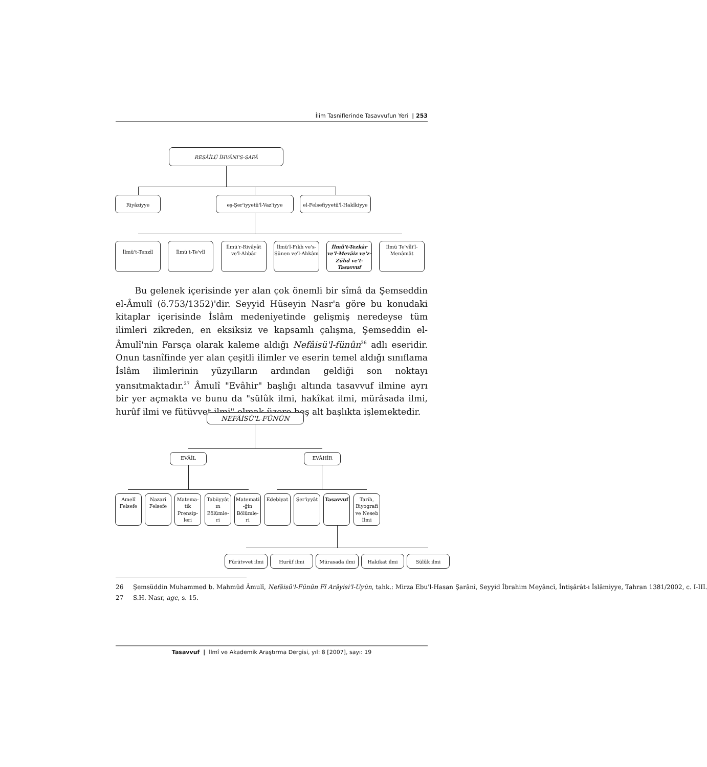İlim Tasniflerinde Tasavvufun Yeri | 253
RESÂİLÜ İHVÂNI'S-SAFÂ
Riyâziyye eş-Şer'iyyetü'l-Vaz'iyye
el-Felsefiyyetü'l-Hakîkiyye
İlmü't-Tenzîl İlmü't-Te'vîl
İlmü'r-Rivâyât ve'l-Ahbâr
İlmü'l-Fıkh ve's-Sünen ve'l-Ahkâm
İlmü't-Tezkâr ve'l-Mevâiz ve'z-Zühd ve't-Tasavvuf
İlmü Te'vîli'l-Menâmât
Bu gelenek içerisinde yer alan çok önemli bir sîmâ da Şemseddin el-Âmulî (ö.753/1352)'dir. Seyyid Hüseyin Nasr'a göre bu konudaki kitaplar içerisinde İslâm medeniyetinde gelişmiş neredeyse tüm ilimleri zikreden, en eksiksiz ve kapsamlı çalışma, Şemseddin el-Âmulî'nin Farsça olarak kaleme aldığı Nefâisü'l-fünûn<sup>26</sup> adlı eseridir. Onun tasnîfinde yer alan çeşitli ilimler ve eserin temel aldığı sınıflama İslâm ilimlerinin yüzyılların ardından geldiği son noktayı yansıtmaktadır.<sup>27</sup> Âmulî "Evâhir" başlığı altında tasavvuf ilmine ayrı bir yer açmakta ve bunu da "sülûk ilmi, hakîkat ilmi, mürâsada ilmi, hurûf ilmi ve fütüvvet ilmi" olmak üzere beş alt başlıkta işlemektedir.
NEFÂİSÜ'L-FÜNÛN
EVÂİL EVÂHİR
Amelî Felsefe
Nazarî Felsefe
Matema-tik Prensip-leri
Tabiiyyât ın Bölümle-ri
Matemati -ğin Bölümle-ri
Edebiyat Şer'iyyât Tasavvuf
Tarih, Biyografi ve Neseb İlmi
Fürütvvet ilmi Hurûf ilmi Mürasada ilmi Hakikat ilmi Sülûk ilmi
26 Şemsüddin Muhammed b. Mahmûd Âmulî, Nefâisü'l-Fünûn Fî Arâyisi'l-Uyûn, tahk.: Mirza Ebu'l-Hasan Şarânî, Seyyid İbrahim Meyâncî, İntişârât-ı İslâmiyye, Tahran 1381/2002, c. I-III.
27 S.H. Nasr, age, s. 15.
Tasavvuf | İlmî ve Akademik Araştırma Dergisi, yıl: 8 [2007], sayı: 19